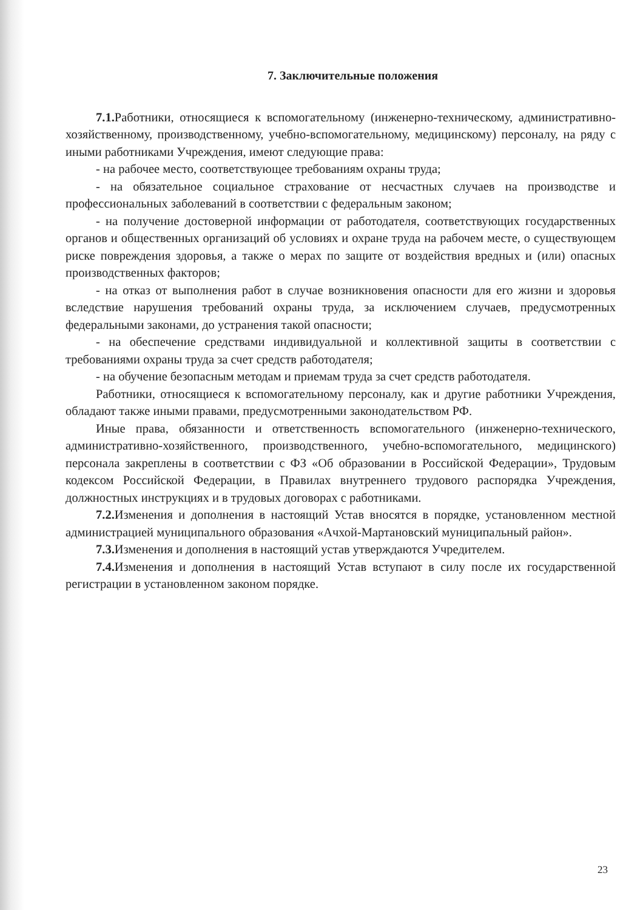7. Заключительные положения
7.1. Работники, относящиеся к вспомогательному (инженерно-техническому, административно-хозяйственному, производственному, учебно-вспомогательному, медицинскому) персоналу, на ряду с иными работниками Учреждения, имеют следующие права:
- на рабочее место, соответствующее требованиям охраны труда;
- на обязательное социальное страхование от несчастных случаев на производстве и профессиональных заболеваний в соответствии с федеральным законом;
- на получение достоверной информации от работодателя, соответствующих государственных органов и общественных организаций об условиях и охране труда на рабочем месте, о существующем риске повреждения здоровья, а также о мерах по защите от воздействия вредных и (или) опасных производственных факторов;
- на отказ от выполнения работ в случае возникновения опасности для его жизни и здоровья вследствие нарушения требований охраны труда, за исключением случаев, предусмотренных федеральными законами, до устранения такой опасности;
- на обеспечение средствами индивидуальной и коллективной защиты в соответствии с требованиями охраны труда за счет средств работодателя;
- на обучение безопасным методам и приемам труда за счет средств работодателя.
Работники, относящиеся к вспомогательному персоналу, как и другие работники Учреждения, обладают также иными правами, предусмотренными законодательством РФ.
Иные права, обязанности и ответственность вспомогательного (инженерно-технического, административно-хозяйственного, производственного, учебно-вспомогательного, медицинского) персонала закреплены в соответствии с ФЗ «Об образовании в Российской Федерации», Трудовым кодексом Российской Федерации, в Правилах внутреннего трудового распорядка Учреждения, должностных инструкциях и в трудовых договорах с работниками.
7.2. Изменения и дополнения в настоящий Устав вносятся в порядке, установленном местной администрацией муниципального образования «Ачхой-Мартановский муниципальный район».
7.3. Изменения и дополнения в настоящий устав утверждаются Учредителем.
7.4. Изменения и дополнения в настоящий Устав вступают в силу после их государственной регистрации в установленном законом порядке.
23